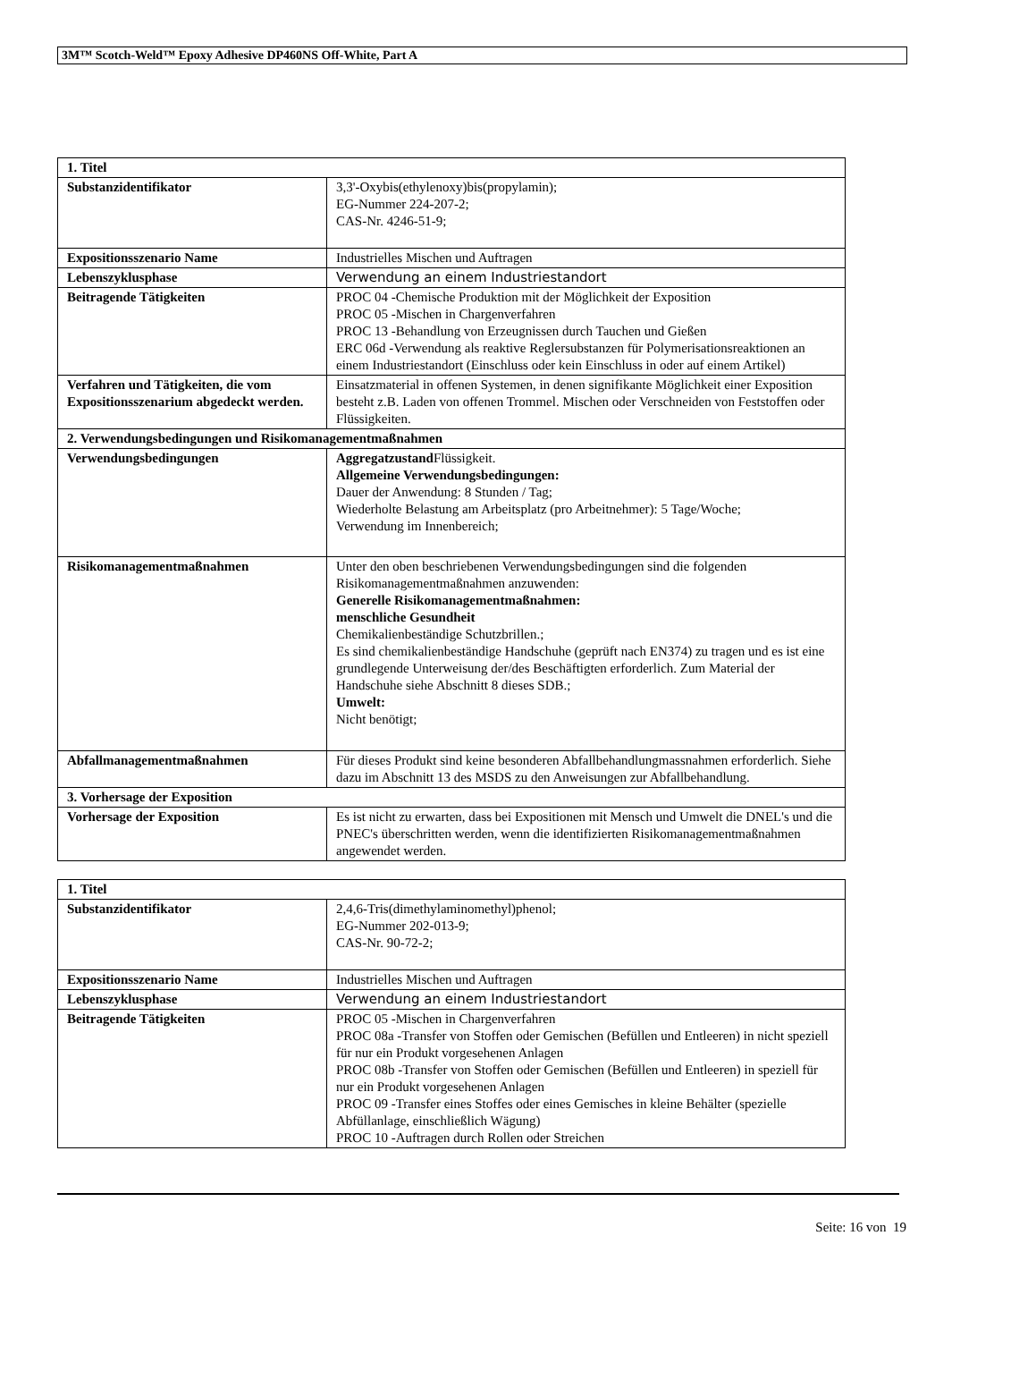3M™ Scotch-Weld™ Epoxy Adhesive DP460NS Off-White, Part A
| 1. Titel | |
| Substanzidentifikator | 3,3'-Oxybis(ethylenoxy)bis(propylamin); EG-Nummer 224-207-2; CAS-Nr. 4246-51-9; |
| Expositionsszenario Name | Industrielles Mischen und Auftragen |
| Lebenszyklusphase | Verwendung an einem Industriestandort |
| Beitragende Tätigkeiten | PROC 04 -Chemische Produktion mit der Möglichkeit der Exposition PROC 05 -Mischen in Chargenverfahren PROC 13 -Behandlung von Erzeugnissen durch Tauchen und Gießen ERC 06d -Verwendung als reaktive Reglersubstanzen für Polymerisationsreaktionen an einem Industriestandort (Einschluss oder kein Einschluss in oder auf einem Artikel) |
| Verfahren und Tätigkeiten, die vom Expositionsszenarium abgedeckt werden. | Einsatzmaterial in offenen Systemen, in denen signifikante Möglichkeit einer Exposition besteht z.B. Laden von offenen Trommel. Mischen oder Verschneiden von Feststoffen oder Flüssigkeiten. |
| 2. Verwendungsbedingungen und Risikomanagementmaßnahmen | |
| Verwendungsbedingungen | Aggregatzustand Flüssigkeit. Allgemeine Verwendungsbedingungen: Dauer der Anwendung: 8 Stunden / Tag; Wiederholte Belastung am Arbeitsplatz (pro Arbeitnehmer): 5 Tage/Woche; Verwendung im Innenbereich; |
| Risikomanagementmaßnahmen | Unter den oben beschriebenen Verwendungsbedingungen sind die folgenden Risikomanagementmaßnahmen anzuwenden: Generelle Risikomanagementmaßnahmen: menschliche Gesundheit Chemikalienbeständige Schutzbrillen.; Es sind chemikalienbeständige Handschuhe (geprüft nach EN374) zu tragen und es ist eine grundlegende Unterweisung der/des Beschäftigten erforderlich. Zum Material der Handschuhe siehe Abschnitt 8 dieses SDB.; Umwelt: Nicht benötigt; |
| Abfallmanagementmaßnahmen | Für dieses Produkt sind keine besonderen Abfallbehandlungmassnahmen erforderlich. Siehe dazu im Abschnitt 13 des MSDS zu den Anweisungen zur Abfallbehandlung. |
| 3. Vorhersage der Exposition | |
| Vorhersage der Exposition | Es ist nicht zu erwarten, dass bei Expositionen mit Mensch und Umwelt die DNEL's und die PNEC's überschritten werden, wenn die identifizierten Risikomanagementmaßnahmen angewendet werden. |
| 1. Titel | |
| Substanzidentifikator | 2,4,6-Tris(dimethylaminomethyl)phenol; EG-Nummer 202-013-9; CAS-Nr. 90-72-2; |
| Expositionsszenario Name | Industrielles Mischen und Auftragen |
| Lebenszyklusphase | Verwendung an einem Industriestandort |
| Beitragende Tätigkeiten | PROC 05 -Mischen in Chargenverfahren PROC 08a -Transfer von Stoffen oder Gemischen (Befüllen und Entleeren) in nicht speziell für nur ein Produkt vorgesehenen Anlagen PROC 08b -Transfer von Stoffen oder Gemischen (Befüllen und Entleeren) in speziell für nur ein Produkt vorgesehenen Anlagen PROC 09 -Transfer eines Stoffes oder eines Gemisches in kleine Behälter (spezielle Abfüllanlage, einschließlich Wägung) PROC 10 -Auftragen durch Rollen oder Streichen |
Seite: 16 von 19